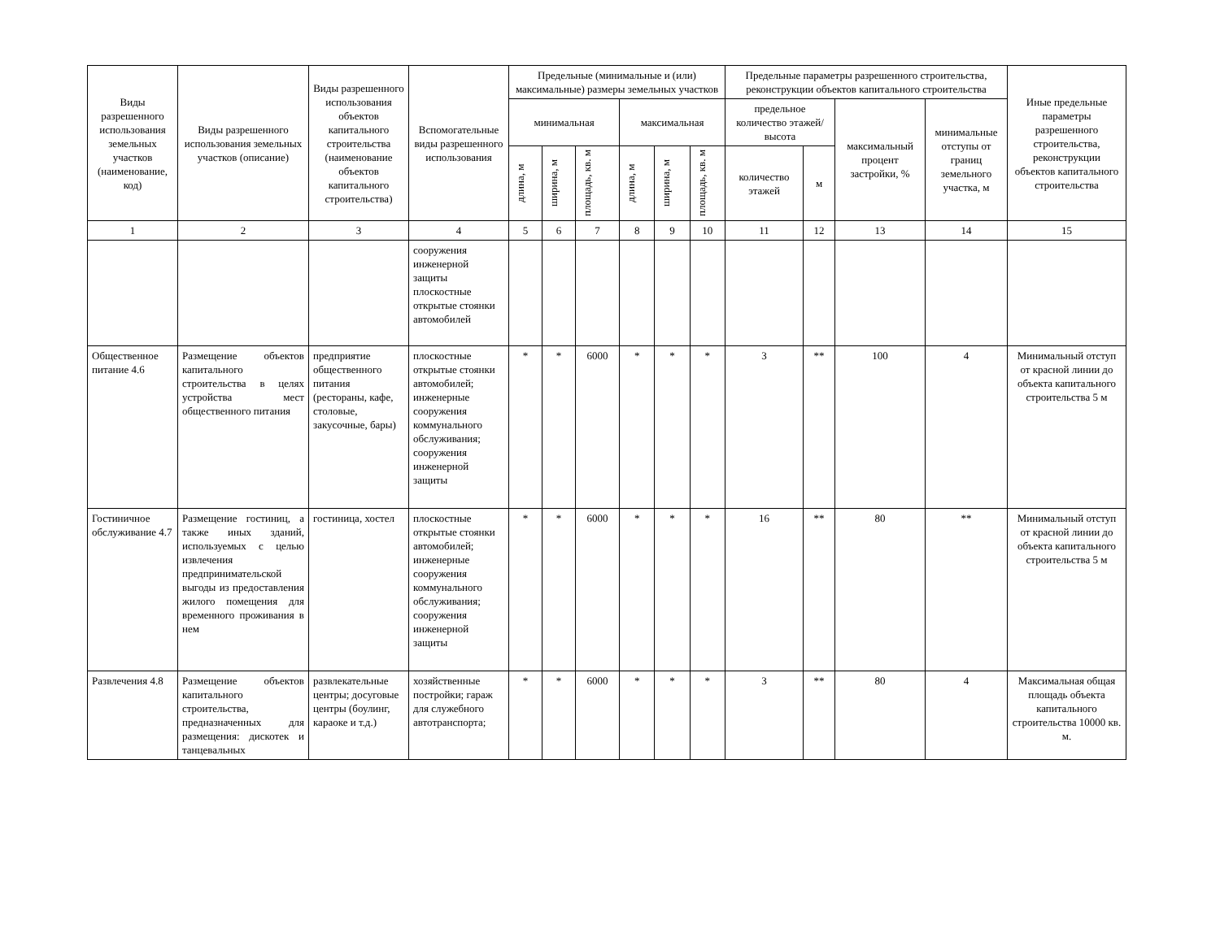| Виды разрешенного использования земельных участков (наименование, код) | Виды разрешенного использования земельных участков (описание) | Виды разрешенного использования объектов капитального строительства (наименование объектов капитального строительства) | Вспомогательные виды разрешенного использования | Предельные (минимальные и (или) максимальные) размеры земельных участков | | | | | | Предельные параметры разрешенного строительства, реконструкции объектов капитального строительства | | | | Иные предельные параметры разрешенного строительства, реконструкции объектов капитального строительства |
| --- | --- | --- | --- | --- | --- | --- | --- | --- | --- | --- | --- | --- | --- | --- |
| | | | | минимальная | | | максимальная | | | предельное количество этажей/высота | | максимальный процент застройки, % | минимальные отступы от границ земельного участка, м | |
| | | | | длина, м | ширина, м | площадь, кв. м | длина, м | ширина, м | площадь, кв. м | количество этажей | м | | | |
| 1 | 2 | 3 | 4 | 5 | 6 | 7 | 8 | 9 | 10 | 11 | 12 | 13 | 14 | 15 |
| | | | сооружения инженерной защиты плоскостные открытые стоянки автомобилей | | | | | | | | | | | |
| Общественное питание 4.6 | Размещение объектов капитального строительства в целях устройства мест общественного питания | предприятие общественного питания (рестораны, кафе, столовые, закусочные, бары) | плоскостные открытые стоянки автомобилей; инженерные сооружения коммунального обслуживания; сооружения инженерной защиты | * | * | 6000 | * | * | * | 3 | ** | 100 | 4 | Минимальный отступ от красной линии до объекта капитального строительства 5 м |
| Гостиничное обслуживание 4.7 | Размещение гостиниц, а также иных зданий, используемых с целью извлечения предпринимательской выгоды из предоставления жилого помещения для временного проживания в нем | гостиница, хостел | плоскостные открытые стоянки автомобилей; инженерные сооружения коммунального обслуживания; сооружения инженерной защиты | * | * | 6000 | * | * | * | 16 | ** | 80 | ** | Минимальный отступ от красной линии до объекта капитального строительства 5 м |
| Развлечения 4.8 | Размещение объектов капитального строительства, предназначенных для размещения: дискотек и танцевальных | развлекательные центры; досуговые центры (боулинг, караоке и т.д.) | хозяйственные постройки; гараж для служебного автотранспорта; | * | * | 6000 | * | * | * | 3 | ** | 80 | 4 | Максимальная общая площадь объекта капитального строительства 10000 кв. м. |